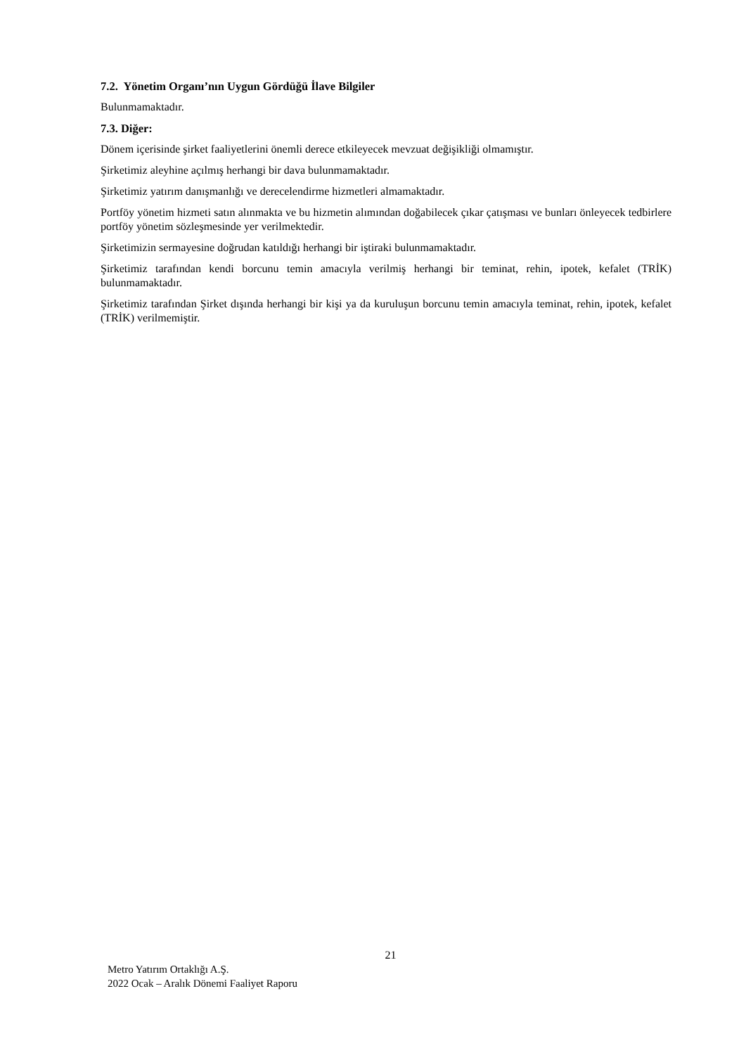7.2. Yönetim Organı’nın Uygun Gördüğü İlave Bilgiler
Bulunmamaktadır.
7.3. Diğer:
Dönem içerisinde şirket faaliyetlerini önemli derece etkileyecek mevzuat değişikliği olmamıştır.
Şirketimiz aleyhine açılmış herhangi bir dava bulunmamaktadır.
Şirketimiz yatırım danışmanlığı ve derecelendirme hizmetleri almamaktadır.
Portföy yönetim hizmeti satın alınmakta ve bu hizmetin alımından doğabilecek çıkar çatışması ve bunları önleyecek tedbirlere portföy yönetim sözleşmesinde yer verilmektedir.
Şirketimizin sermayesine doğrudan katıldığı herhangi bir iştiraki bulunmamaktadır.
Şirketimiz tarafından kendi borcunu temin amacıyla verilmiş herhangi bir teminat, rehin, ipotek, kefalet (TRİK) bulunmamaktadır.
Şirketimiz tarafından Şirket dışında herhangi bir kişi ya da kuruluşun borcunu temin amacıyla teminat, rehin, ipotek, kefalet (TRİK) verilmemiştir.
21
Metro Yatırım Ortaklığı A.Ş.
2022 Ocak – Aralık Dönemi Faaliyet Raporu